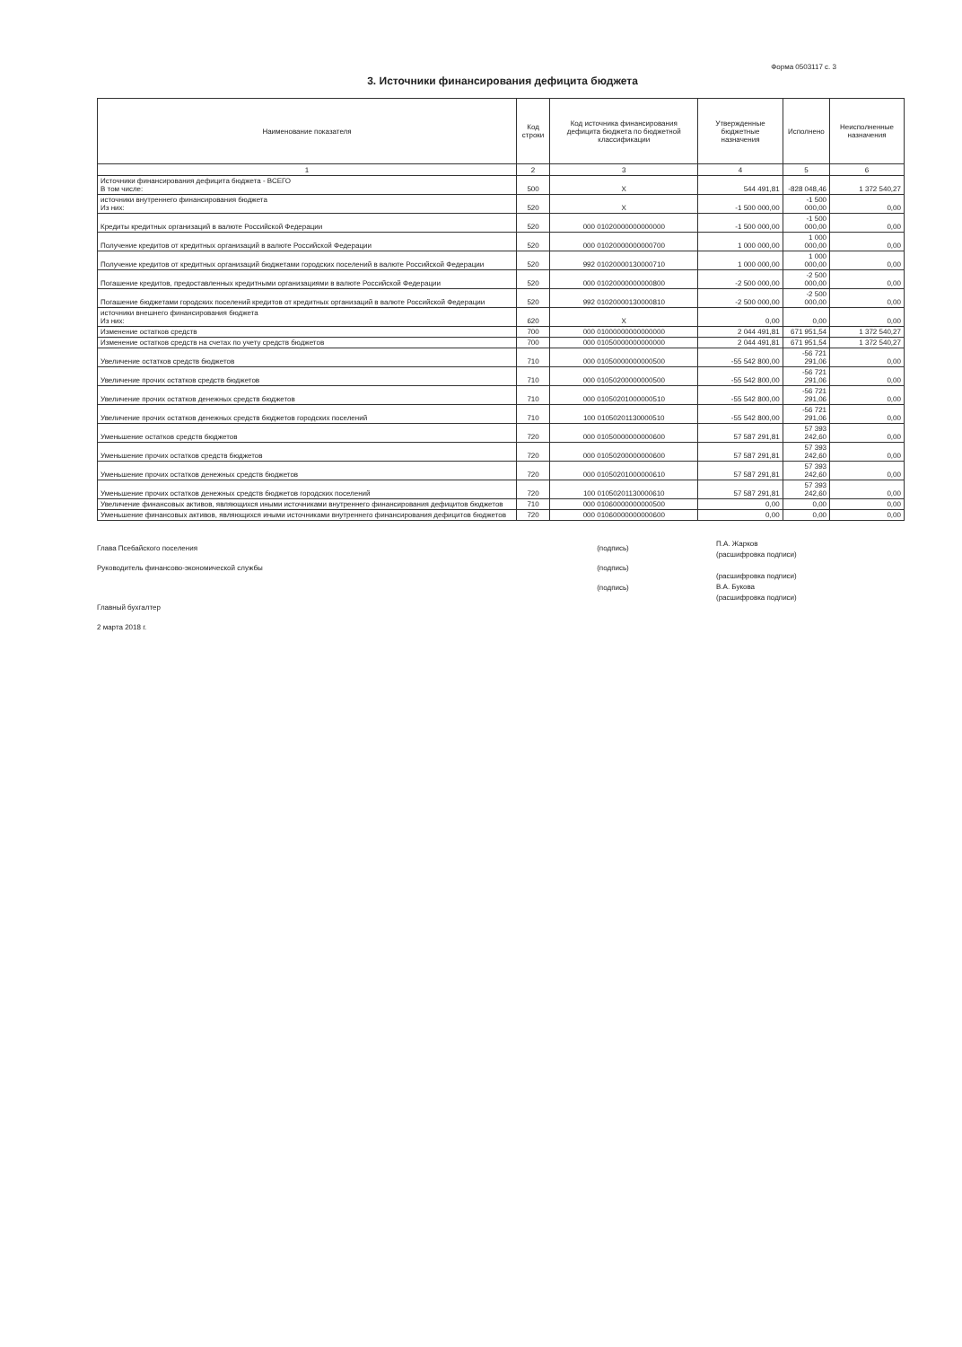Форма 0503117 с. 3
3. Источники финансирования дефицита бюджета
| Наименование показателя | Код строки | Код источника финансирования дефицита бюджета по бюджетной классификации | Утвержденные бюджетные назначения | Исполнено | Неисполненные назначения |
| --- | --- | --- | --- | --- | --- |
| 1 | 2 | 3 | 4 | 5 | 6 |
| Источники финансирования дефицита бюджета - ВСЕГО В том числе: | 500 | X | 544 491,81 | -828 048,46 | 1 372 540,27 |
| источники внутреннего финансирования бюджета Из них: | 520 | X | -1 500 000,00 | -1 500 000,00 | 0,00 |
| Кредиты кредитных организаций в валюте Российской Федерации | 520 | 000 01020000000000000 | -1 500 000,00 | -1 500 000,00 | 0,00 |
| Получение кредитов от кредитных организаций в валюте Российской Федерации | 520 | 000 01020000000000700 | 1 000 000,00 | 1 000 000,00 | 0,00 |
| Получение кредитов от кредитных организаций бюджетами городских поселений в валюте Российской Федерации | 520 | 992 01020000130000710 | 1 000 000,00 | 1 000 000,00 | 0,00 |
| Погашение кредитов, предоставленных кредитными организациями в валюте Российской Федерации | 520 | 000 01020000000000800 | -2 500 000,00 | -2 500 000,00 | 0,00 |
| Погашение бюджетами городских поселений кредитов от кредитных организаций в валюте Российской Федерации | 520 | 992 01020000130000810 | -2 500 000,00 | -2 500 000,00 | 0,00 |
| источники внешнего финансирования бюджета Из них: | 620 | X | 0,00 | 0,00 | 0,00 |
| Изменение остатков средств | 700 | 000 01000000000000000 | 2 044 491,81 | 671 951,54 | 1 372 540,27 |
| Изменение остатков средств на счетах по учету средств бюджетов | 700 | 000 01050000000000000 | 2 044 491,81 | 671 951,54 | 1 372 540,27 |
| Увеличение остатков средств бюджетов | 710 | 000 01050000000000500 | -55 542 800,00 | -56 721 291,06 | 0,00 |
| Увеличение прочих остатков средств бюджетов | 710 | 000 01050200000000500 | -55 542 800,00 | -56 721 291,06 | 0,00 |
| Увеличение прочих остатков денежных средств бюджетов | 710 | 000 01050201000000510 | -55 542 800,00 | -56 721 291,06 | 0,00 |
| Увеличение прочих остатков денежных средств бюджетов городских поселений | 710 | 100 01050201130000510 | -55 542 800,00 | -56 721 291,06 | 0,00 |
| Уменьшение остатков средств бюджетов | 720 | 000 01050000000000600 | 57 587 291,81 | 57 393 242,60 | 0,00 |
| Уменьшение прочих остатков средств бюджетов | 720 | 000 01050200000000600 | 57 587 291,81 | 57 393 242,60 | 0,00 |
| Уменьшение прочих остатков денежных средств бюджетов | 720 | 000 01050201000000610 | 57 587 291,81 | 57 393 242,60 | 0,00 |
| Уменьшение прочих остатков денежных средств бюджетов городских поселений | 720 | 100 01050201130000610 | 57 587 291,81 | 57 393 242,60 | 0,00 |
| Увеличение финансовых активов, являющихся иными источниками внутреннего финансирования дефицитов бюджетов | 710 | 000 01060000000000500 | 0,00 | 0,00 | 0,00 |
| Уменьшение финансовых активов, являющихся иными источниками внутреннего финансирования дефицитов бюджетов | 720 | 000 01060000000000600 | 0,00 | 0,00 | 0,00 |
Глава Псебайского поселения
Руководитель финансово-экономической службы
Главный бухгалтер
2 марта 2018 г.
(подпись)
(подпись)
(подпись)
П.А. Жарков
(расшифровка подписи)
(расшифровка подписи)
В.А. Букова
(расшифровка подписи)